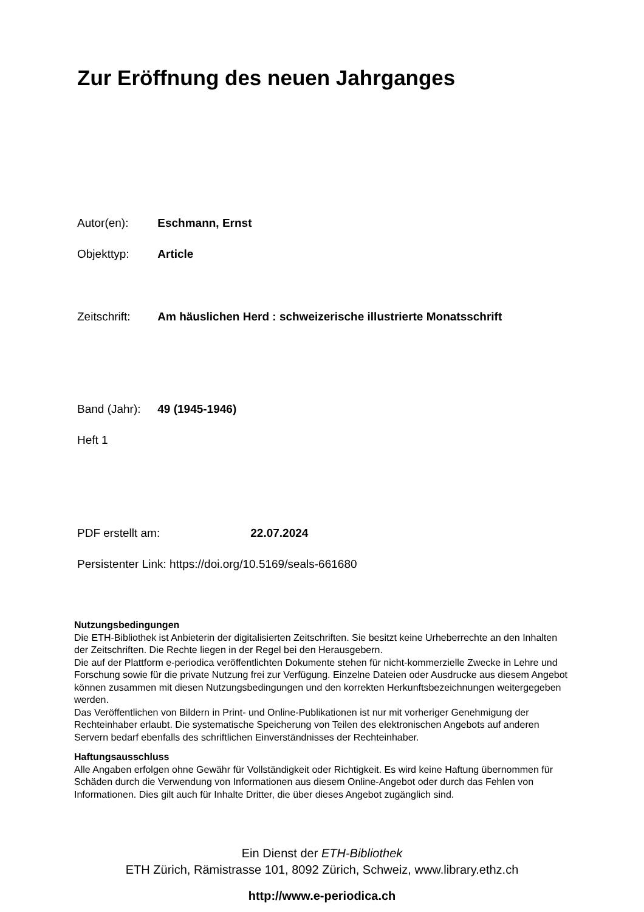Zur Eröffnung des neuen Jahrganges
Autor(en): Eschmann, Ernst
Objekttyp: Article
Zeitschrift: Am häuslichen Herd : schweizerische illustrierte Monatsschrift
Band (Jahr): 49 (1945-1946)
Heft 1
PDF erstellt am: 22.07.2024
Persistenter Link: https://doi.org/10.5169/seals-661680
Nutzungsbedingungen
Die ETH-Bibliothek ist Anbieterin der digitalisierten Zeitschriften. Sie besitzt keine Urheberrechte an den Inhalten der Zeitschriften. Die Rechte liegen in der Regel bei den Herausgebern.
Die auf der Plattform e-periodica veröffentlichten Dokumente stehen für nicht-kommerzielle Zwecke in Lehre und Forschung sowie für die private Nutzung frei zur Verfügung. Einzelne Dateien oder Ausdrucke aus diesem Angebot können zusammen mit diesen Nutzungsbedingungen und den korrekten Herkunftsbezeichnungen weitergegeben werden.
Das Veröffentlichen von Bildern in Print- und Online-Publikationen ist nur mit vorheriger Genehmigung der Rechteinhaber erlaubt. Die systematische Speicherung von Teilen des elektronischen Angebots auf anderen Servern bedarf ebenfalls des schriftlichen Einverständnisses der Rechteinhaber.
Haftungsausschluss
Alle Angaben erfolgen ohne Gewähr für Vollständigkeit oder Richtigkeit. Es wird keine Haftung übernommen für Schäden durch die Verwendung von Informationen aus diesem Online-Angebot oder durch das Fehlen von Informationen. Dies gilt auch für Inhalte Dritter, die über dieses Angebot zugänglich sind.
Ein Dienst der ETH-Bibliothek
ETH Zürich, Rämistrasse 101, 8092 Zürich, Schweiz, www.library.ethz.ch
http://www.e-periodica.ch